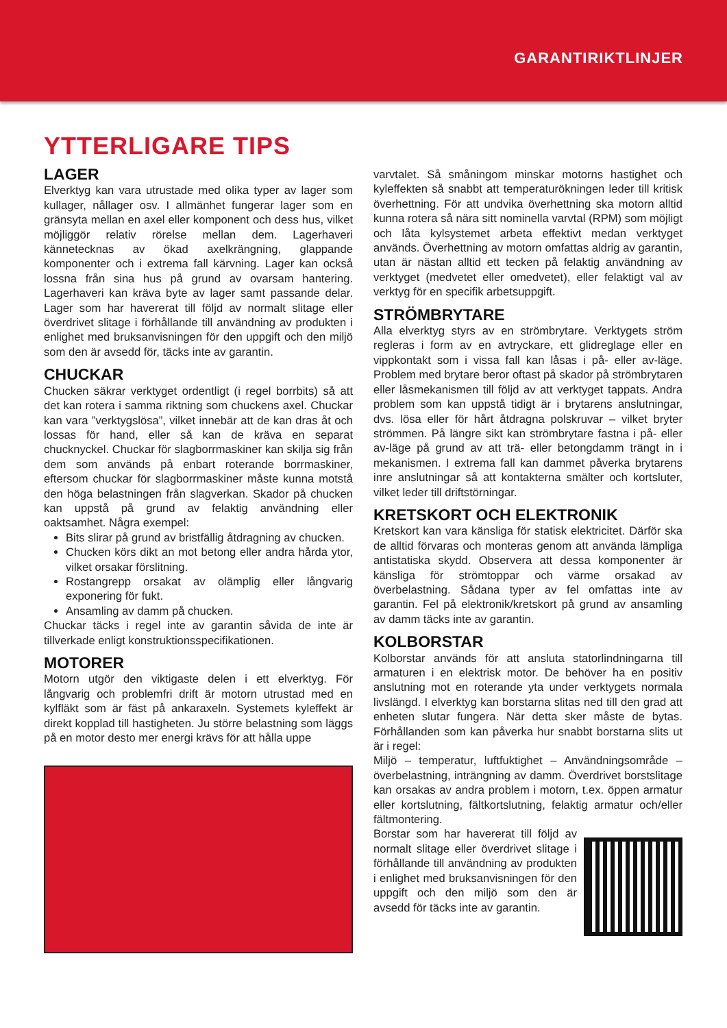GARANTIRIKTLINJER
YTTERLIGARE TIPS
LAGER
Elverktyg kan vara utrustade med olika typer av lager som kullager, nållager osv. I allmänhet fungerar lager som en gränsyta mellan en axel eller komponent och dess hus, vilket möjliggör relativ rörelse mellan dem. Lagerhaveri kännetecknas av ökad axelkrängning, glappande komponenter och i extrema fall kärvning. Lager kan också lossna från sina hus på grund av ovarsam hantering. Lagerhaveri kan kräva byte av lager samt passande delar. Lager som har havererat till följd av normalt slitage eller överdrivet slitage i förhållande till användning av produkten i enlighet med bruksanvisningen för den uppgift och den miljö som den är avsedd för, täcks inte av garantin.
CHUCKAR
Chucken säkrar verktyget ordentligt (i regel borrbits) så att det kan rotera i samma riktning som chuckens axel. Chuckar kan vara ”verktygslösa”, vilket innebär att de kan dras åt och lossas för hand, eller så kan de kräva en separat chucknyckel. Chuckar för slagborrmaskiner kan skilja sig från dem som används på enbart roterande borrmaskiner, eftersom chuckar för slagborrmaskiner måste kunna motstå den höga belastningen från slagverkan. Skador på chucken kan uppstå på grund av felaktig användning eller oaktsamhet. Några exempel:
Bits slirar på grund av bristfällig åtdragning av chucken.
Chucken körs dikt an mot betong eller andra hårda ytor, vilket orsakar förslitning.
Rostangrepp orsakat av olämplig eller långvarig exponering för fukt.
Ansamling av damm på chucken.
Chuckar täcks i regel inte av garantin såvida de inte är tillverkade enligt konstruktionsspecifikationen.
MOTORER
Motorn utgör den viktigaste delen i ett elverktyg. För långvarig och problemfri drift är motorn utrustad med en kylfläkt som är fäst på ankaraxeln. Systemets kyleffekt är direkt kopplad till hastigheten. Ju större belastning som läggs på en motor desto mer energi krävs för att hålla uppe
varvtalet. Så småningom minskar motorns hastighet och kyleffekten så snabbt att temperaturökningen leder till kritisk överhettning. För att undvika överhettning ska motorn alltid kunna rotera så nära sitt nominella varvtal (RPM) som möjligt och låta kylsystemet arbeta effektivt medan verktyget används. Överhettning av motorn omfattas aldrig av garantin, utan är nästan alltid ett tecken på felaktig användning av verktyget (medvetet eller omedvetet), eller felaktigt val av verktyg för en specifik arbetsuppgift.
STRÖMBRYTARE
Alla elverktyg styrs av en strömbrytare. Verktygets ström regleras i form av en avtryckare, ett glidreglage eller en vippkontakt som i vissa fall kan låsas i på- eller av-läge. Problem med brytare beror oftast på skador på strömbrytaren eller låsmekanismen till följd av att verktyget tappats. Andra problem som kan uppstå tidigt är i brytarens anslutningar, dvs. lösa eller för hårt åtdragna polskruvar – vilket bryter strömmen. På längre sikt kan strömbrytare fastna i på- eller av-läge på grund av att trä- eller betongdamm trängt in i mekanismen. I extrema fall kan dammet påverka brytarens inre anslutningar så att kontakterna smälter och kortsluter, vilket leder till driftstörningar.
KRETSKORT OCH ELEKTRONIK
Kretskort kan vara känsliga för statisk elektricitet. Därför ska de alltid förvaras och monteras genom att använda lämpliga antistatiska skydd. Observera att dessa komponenter är känsliga för strömtoppar och värme orsakad av överbelastning. Sådana typer av fel omfattas inte av garantin. Fel på elektronik/kretskort på grund av ansamling av damm täcks inte av garantin.
KOLBORSTAR
Kolborstar används för att ansluta statorlindningarna till armaturen i en elektrisk motor. De behöver ha en positiv anslutning mot en roterande yta under verktygets normala livslängd. I elverktyg kan borstarna slitas ned till den grad att enheten slutar fungera. När detta sker måste de bytas. Förhållanden som kan påverka hur snabbt borstarna slits ut är i regel:
Miljö – temperatur, luftfuktighet – Användningsområde – överbelastning, inträngning av damm. Överdrivet borstslitage kan orsakas av andra problem i motorn, t.ex. öppen armatur eller kortslutning, fältkortslutning, felaktig armatur och/eller fältmontering.
Borstar som har havererat till följd av normalt slitage eller överdrivet slitage i förhållande till användning av produkten i enlighet med bruksanvisningen för den uppgift och den miljö som den är avsedd för täcks inte av garantin.